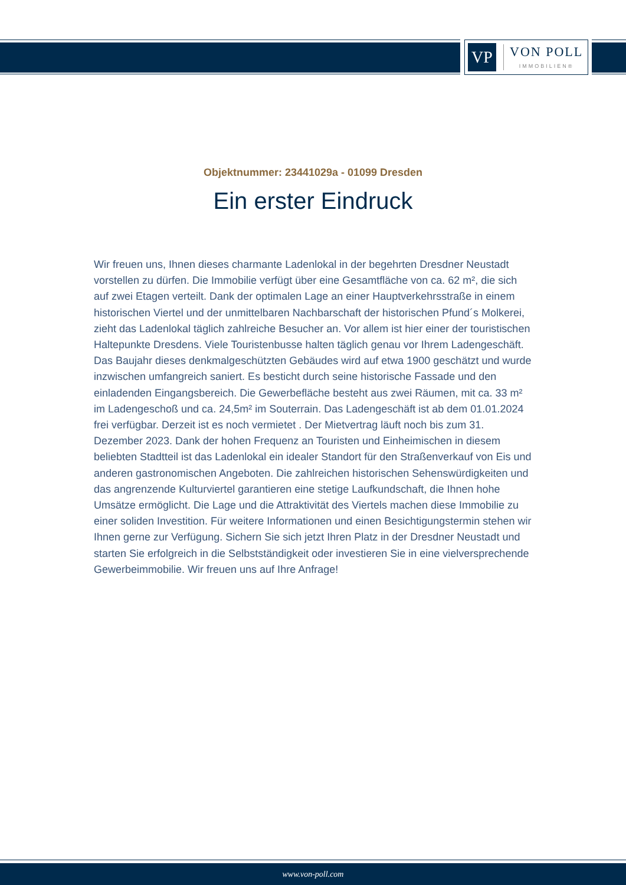VP
VON POLL
IMMOBILIEN®
Objektnummer: 23441029a - 01099 Dresden
Ein erster Eindruck
Wir freuen uns, Ihnen dieses charmante Ladenlokal in der begehrten Dresdner Neustadt vorstellen zu dürfen. Die Immobilie verfügt über eine Gesamtfläche von ca. 62 m², die sich auf zwei Etagen verteilt. Dank der optimalen Lage an einer Hauptverkehrsstraße in einem historischen Viertel und der unmittelbaren Nachbarschaft der historischen Pfund´s Molkerei, zieht das Ladenlokal täglich zahlreiche Besucher an. Vor allem ist hier einer der touristischen Haltepunkte Dresdens. Viele Touristenbusse halten täglich genau vor Ihrem Ladengeschäft. Das Baujahr dieses denkmalgeschützten Gebäudes wird auf etwa 1900 geschätzt und wurde inzwischen umfangreich saniert. Es besticht durch seine historische Fassade und den einladenden Eingangsbereich. Die Gewerbefläche besteht aus zwei Räumen, mit ca. 33 m² im Ladengeschoß und ca. 24,5m² im Souterrain. Das Ladengeschäft ist ab dem 01.01.2024 frei verfügbar. Derzeit ist es noch vermietet . Der Mietvertrag läuft noch bis zum 31. Dezember 2023. Dank der hohen Frequenz an Touristen und Einheimischen in diesem beliebten Stadtteil ist das Ladenlokal ein idealer Standort für den Straßenverkauf von Eis und anderen gastronomischen Angeboten. Die zahlreichen historischen Sehenswürdigkeiten und das angrenzende Kulturviertel garantieren eine stetige Laufkundschaft, die Ihnen hohe Umsätze ermöglicht. Die Lage und die Attraktivität des Viertels machen diese Immobilie zu einer soliden Investition. Für weitere Informationen und einen Besichtigungstermin stehen wir Ihnen gerne zur Verfügung. Sichern Sie sich jetzt Ihren Platz in der Dresdner Neustadt und starten Sie erfolgreich in die Selbstständigkeit oder investieren Sie in eine vielversprechende Gewerbeimmobilie. Wir freuen uns auf Ihre Anfrage!
www.von-poll.com